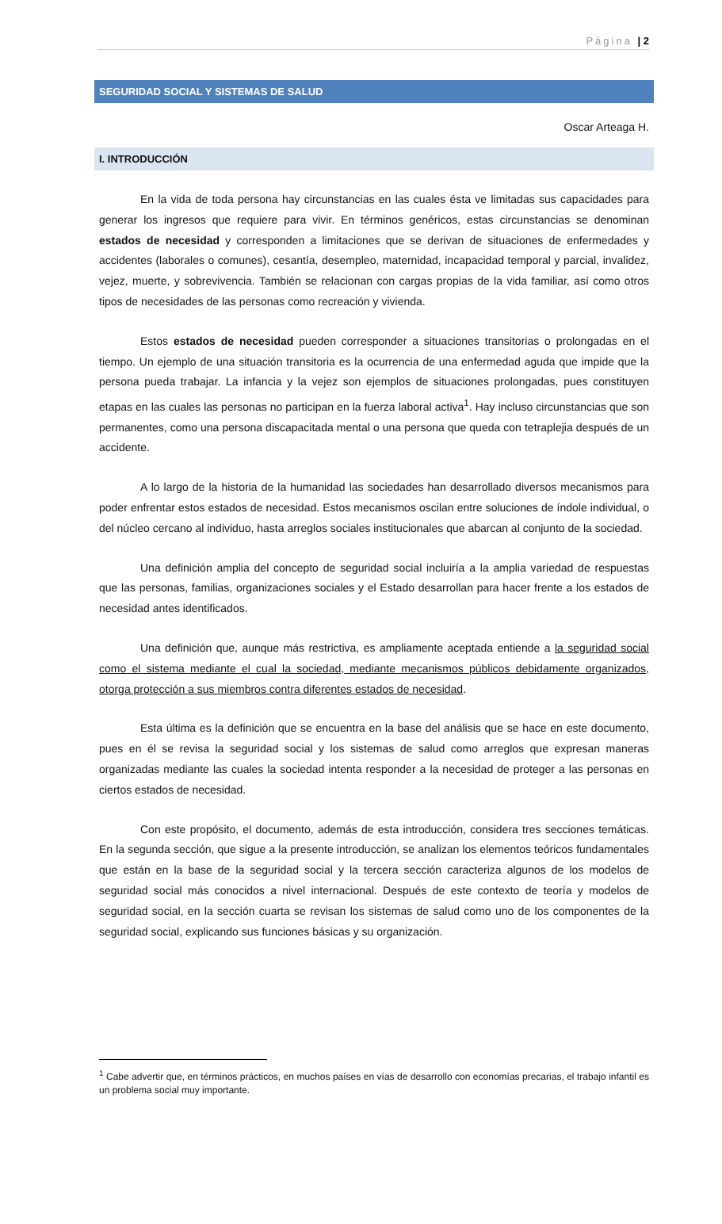Página | 2
SEGURIDAD SOCIAL Y SISTEMAS DE SALUD
Oscar Arteaga H.
I. INTRODUCCIÓN
En la vida de toda persona hay circunstancias en las cuales ésta ve limitadas sus capacidades para generar los ingresos que requiere para vivir. En términos genéricos, estas circunstancias se denominan estados de necesidad y corresponden a limitaciones que se derivan de situaciones de enfermedades y accidentes (laborales o comunes), cesantía, desempleo, maternidad, incapacidad temporal y parcial, invalidez, vejez, muerte, y sobrevivencia. También se relacionan con cargas propias de la vida familiar, así como otros tipos de necesidades de las personas como recreación y vivienda.
Estos estados de necesidad pueden corresponder a situaciones transitorias o prolongadas en el tiempo. Un ejemplo de una situación transitoria es la ocurrencia de una enfermedad aguda que impide que la persona pueda trabajar. La infancia y la vejez son ejemplos de situaciones prolongadas, pues constituyen etapas en las cuales las personas no participan en la fuerza laboral activa<sup>1</sup>. Hay incluso circunstancias que son permanentes, como una persona discapacitada mental o una persona que queda con tetraplejia después de un accidente.
A lo largo de la historia de la humanidad las sociedades han desarrollado diversos mecanismos para poder enfrentar estos estados de necesidad. Estos mecanismos oscilan entre soluciones de índole individual, o del núcleo cercano al individuo, hasta arreglos sociales institucionales que abarcan al conjunto de la sociedad.
Una definición amplia del concepto de seguridad social incluiría a la amplia variedad de respuestas que las personas, familias, organizaciones sociales y el Estado desarrollan para hacer frente a los estados de necesidad antes identificados.
Una definición que, aunque más restrictiva, es ampliamente aceptada entiende a la seguridad social como el sistema mediante el cual la sociedad, mediante mecanismos públicos debidamente organizados, otorga protección a sus miembros contra diferentes estados de necesidad.
Esta última es la definición que se encuentra en la base del análisis que se hace en este documento, pues en él se revisa la seguridad social y los sistemas de salud como arreglos que expresan maneras organizadas mediante las cuales la sociedad intenta responder a la necesidad de proteger a las personas en ciertos estados de necesidad.
Con este propósito, el documento, además de esta introducción, considera tres secciones temáticas. En la segunda sección, que sigue a la presente introducción, se analizan los elementos teóricos fundamentales que están en la base de la seguridad social y la tercera sección caracteriza algunos de los modelos de seguridad social más conocidos a nivel internacional. Después de este contexto de teoría y modelos de seguridad social, en la sección cuarta se revisan los sistemas de salud como uno de los componentes de la seguridad social, explicando sus funciones básicas y su organización.
<sup>1</sup> Cabe advertir que, en términos prácticos, en muchos países en vías de desarrollo con economías precarias, el trabajo infantil es un problema social muy importante.